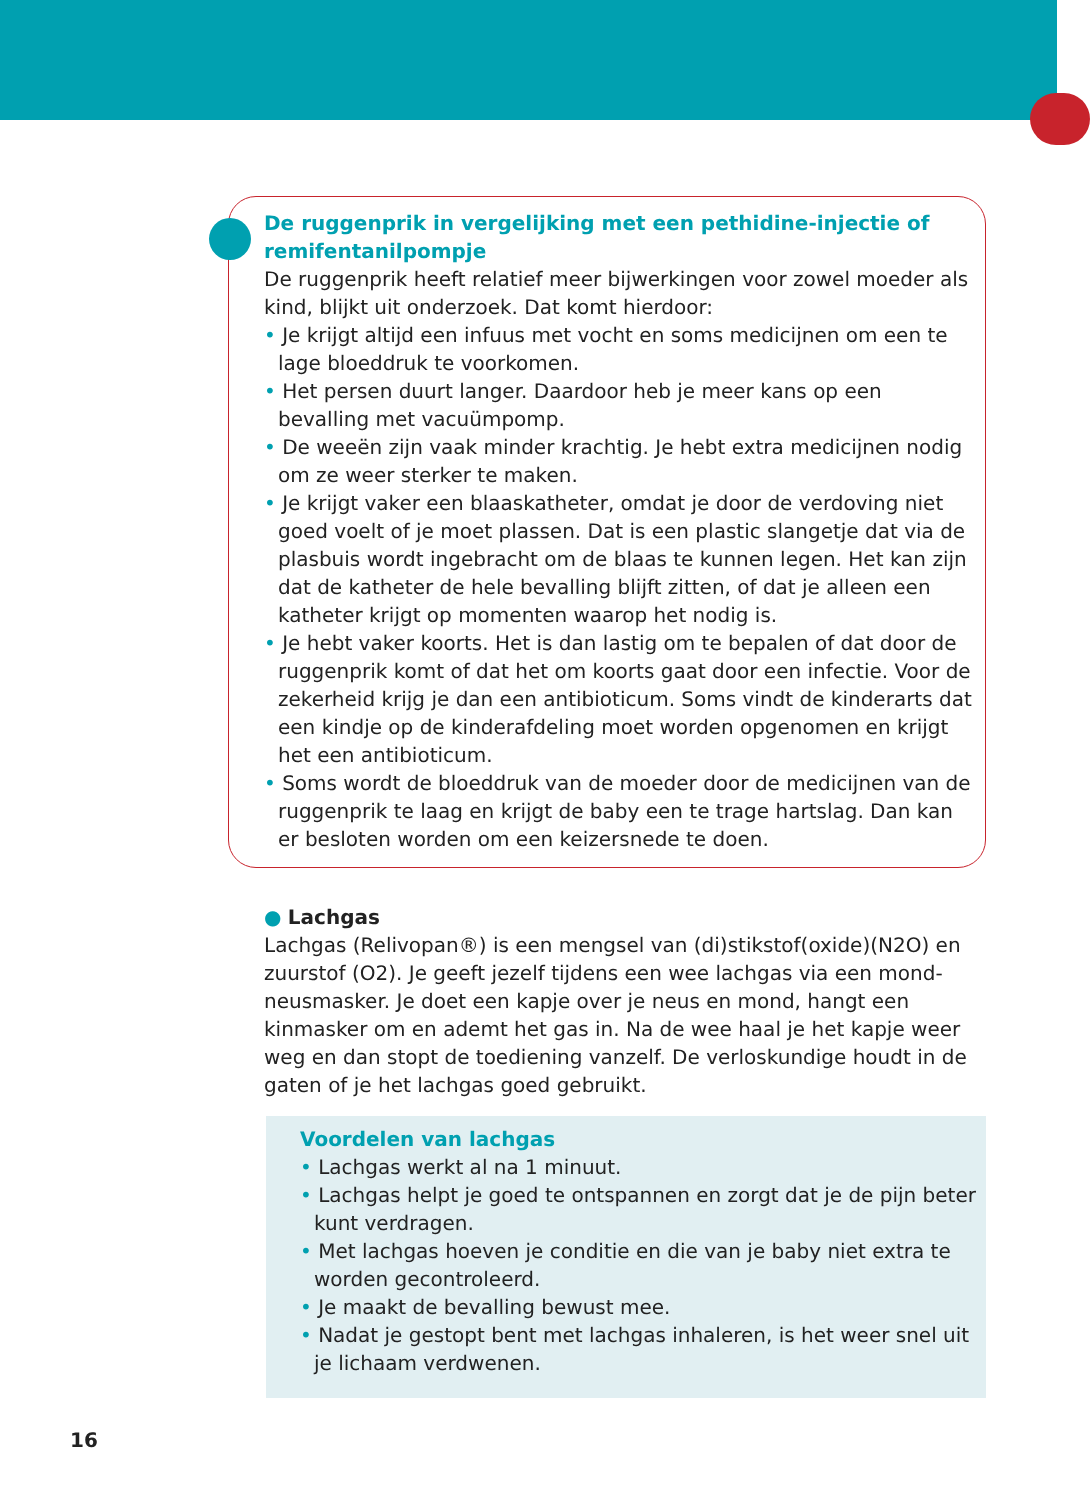De ruggenprik in vergelijking met een pethidine-injectie of remifentanilpompje
De ruggenprik heeft relatief meer bijwerkingen voor zowel moeder als kind, blijkt uit onderzoek. Dat komt hierdoor:
• Je krijgt altijd een infuus met vocht en soms medicijnen om een te lage bloeddruk te voorkomen.
• Het persen duurt langer. Daardoor heb je meer kans op een bevalling met vacuümpomp.
• De weeën zijn vaak minder krachtig. Je hebt extra medicijnen nodig om ze weer sterker te maken.
• Je krijgt vaker een blaaskatheter, omdat je door de verdoving niet goed voelt of je moet plassen. Dat is een plastic slangetje dat via de plasbuis wordt ingebracht om de blaas te kunnen legen. Het kan zijn dat de katheter de hele bevalling blijft zitten, of dat je alleen een katheter krijgt op momenten waarop het nodig is.
• Je hebt vaker koorts. Het is dan lastig om te bepalen of dat door de ruggenprik komt of dat het om koorts gaat door een infectie. Voor de zekerheid krijg je dan een antibioticum. Soms vindt de kinderarts dat een kindje op de kinderafdeling moet worden opgenomen en krijgt het een antibioticum.
• Soms wordt de bloeddruk van de moeder door de medicijnen van de ruggenprik te laag en krijgt de baby een te trage hartslag. Dan kan er besloten worden om een keizersnede te doen.
● Lachgas
Lachgas (Relivopan®) is een mengsel van (di)stikstof(oxide)(N2O) en zuurstof (O2). Je geeft jezelf tijdens een wee lachgas via een mond-neusmasker. Je doet een kapje over je neus en mond, hangt een kinmasker om en ademt het gas in. Na de wee haal je het kapje weer weg en dan stopt de toediening vanzelf. De verloskundige houdt in de gaten of je het lachgas goed gebruikt.
Voordelen van lachgas
• Lachgas werkt al na 1 minuut.
• Lachgas helpt je goed te ontspannen en zorgt dat je de pijn beter kunt verdragen.
• Met lachgas hoeven je conditie en die van je baby niet extra te worden gecontroleerd.
• Je maakt de bevalling bewust mee.
• Nadat je gestopt bent met lachgas inhaleren, is het weer snel uit je lichaam verdwenen.
16